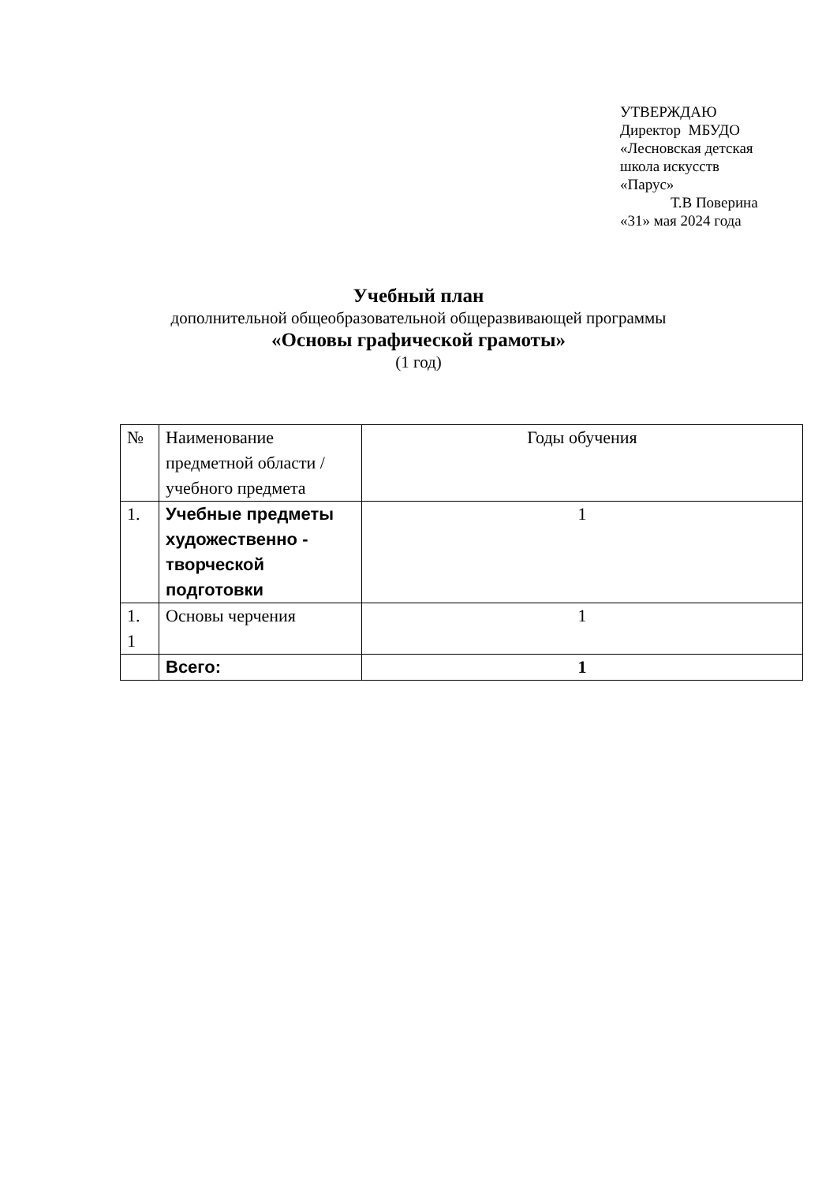УТВЕРЖДАЮ
Директор МБУДО
«Лесновская детская
школа искусств
«Парус»
Т.В Поверина
«31» мая 2024 года
Учебный план
дополнительной общеобразовательной общеразвивающей программы
«Основы графической грамоты»
(1 год)
| № | Наименование предметной области / учебного предмета | Годы обучения |
| 1. | Учебные предметы художественно - творческой подготовки | 1 |
| 1. 1 | Основы черчения | 1 |
| | Всего: | 1 |